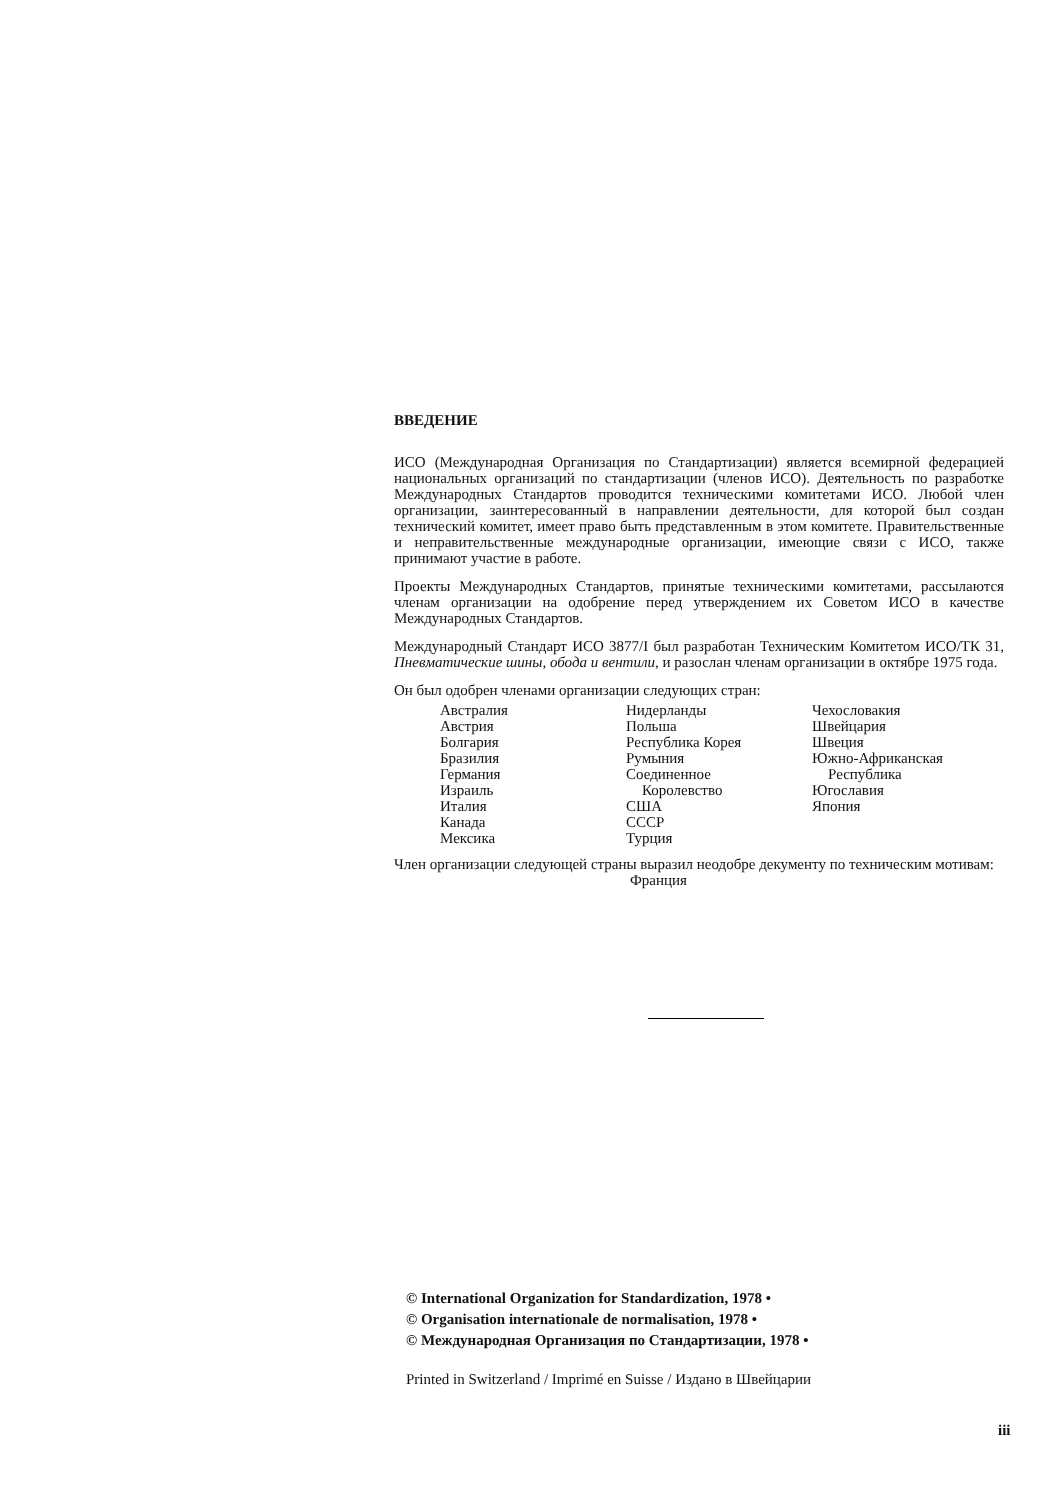ВВЕДЕНИЕ
ИСО (Международная Организация по Стандартизации) является всемирной федерацией национальных организаций по стандартизации (членов ИСО). Деятельность по разработке Международных Стандартов проводится техническими комитетами ИСО. Любой член организации, заинтересованный в направлении деятельности, для которой был создан технический комитет, имеет право быть представленным в этом комитете. Правительственные и неправительственные международные организации, имеющие связи с ИСО, также принимают участие в работе.
Проекты Международных Стандартов, принятые техническими комитетами, рассылаются членам организации на одобрение перед утверждением их Советом ИСО в качестве Международных Стандартов.
Международный Стандарт ИСО 3877/I был разработан Техническим Комитетом ИСО/ТК 31, Пневматические шины, обода и вентили, и разослан членам организации в октябре 1975 года.
Он был одобрен членами организации следующих стран:
Австралия
Австрия
Болгария
Бразилия
Германия
Израиль
Италия
Канада
Мексика
Нидерланды
Польша
Республика Корея
Румыния
Соединенное
Королевство
США
СССР
Турция
Чехословакия
Швейцария
Швеция
Южно-Африканская
Республика
Югославия
Япония
Член организации следующей страны выразил неодобре декументу по техническим мотивам:
Франция
© International Organization for Standardization, 1978 •
© Organisation internationale de normalisation, 1978 •
© Международная Организация по Стандартизации, 1978 •
Printed in Switzerland / Imprimé en Suisse / Издано в Швейцарии
iii